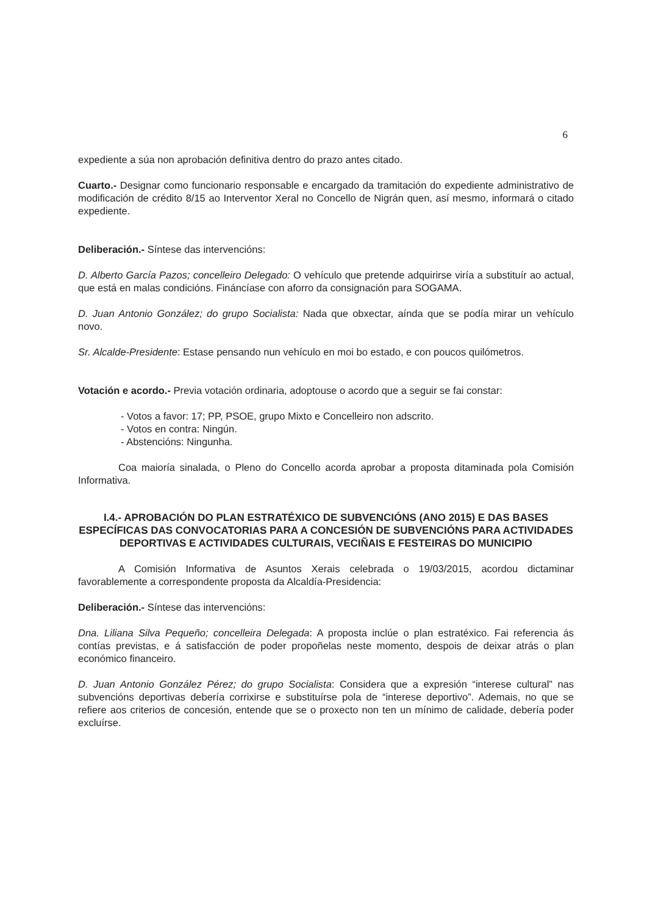6
expediente a súa non aprobación definitiva dentro do prazo antes citado.
Cuarto.- Designar como funcionario responsable e encargado da tramitación do expediente administrativo de modificación de crédito 8/15 ao Interventor Xeral no Concello de Nigrán quen, así mesmo, informará o citado expediente.
Deliberación.- Síntese das intervencións:
D. Alberto García Pazos; concelleiro Delegado: O vehículo que pretende adquirirse viría a substituír ao actual, que está en malas condicións. Fináncíase con aforro da consignación para SOGAMA.
D. Juan Antonio González; do grupo Socialista: Nada que obxectar, aínda que se podía mirar un vehículo novo.
Sr. Alcalde-Presidente: Estase pensando nun vehículo en moi bo estado, e con poucos quilómetros.
Votación e acordo.- Previa votación ordinaria, adoptouse o acordo que a seguir se fai constar:
- Votos a favor: 17; PP, PSOE, grupo Mixto e Concelleiro non adscrito.
- Votos en contra: Ningún.
- Abstencións: Ningunha.
Coa maioría sinalada, o Pleno do Concello acorda aprobar a proposta ditaminada pola Comisión Informativa.
I.4.- APROBACIÓN DO PLAN ESTRATÉXICO DE SUBVENCIÓNS (ANO 2015) E DAS BASES ESPECÍFICAS DAS CONVOCATORIAS PARA A CONCESIÓN DE SUBVENCIÓNS PARA ACTIVIDADES DEPORTIVAS E ACTIVIDADES CULTURAIS, VECIÑAIS E FESTEIRAS DO MUNICIPIO
A Comisión Informativa de Asuntos Xerais celebrada o 19/03/2015, acordou dictaminar favorablemente a correspondente proposta da Alcaldía-Presidencia:
Deliberación.- Síntese das intervencións:
Dna. Liliana Silva Pequeño; concelleira Delegada: A proposta inclúe o plan estratéxico. Fai referencia ás contías previstas, e á satisfacción de poder propoñelas neste momento, despois de deixar atrás o plan económico financeiro.
D. Juan Antonio González Pérez; do grupo Socialista: Considera que a expresión “interese cultural” nas subvencións deportivas debería corrixirse e substituírse pola de “interese deportivo”. Ademais, no que se refiere aos criterios de concesión, entende que se o proxecto non ten un mínimo de calidade, debería poder excluírse.